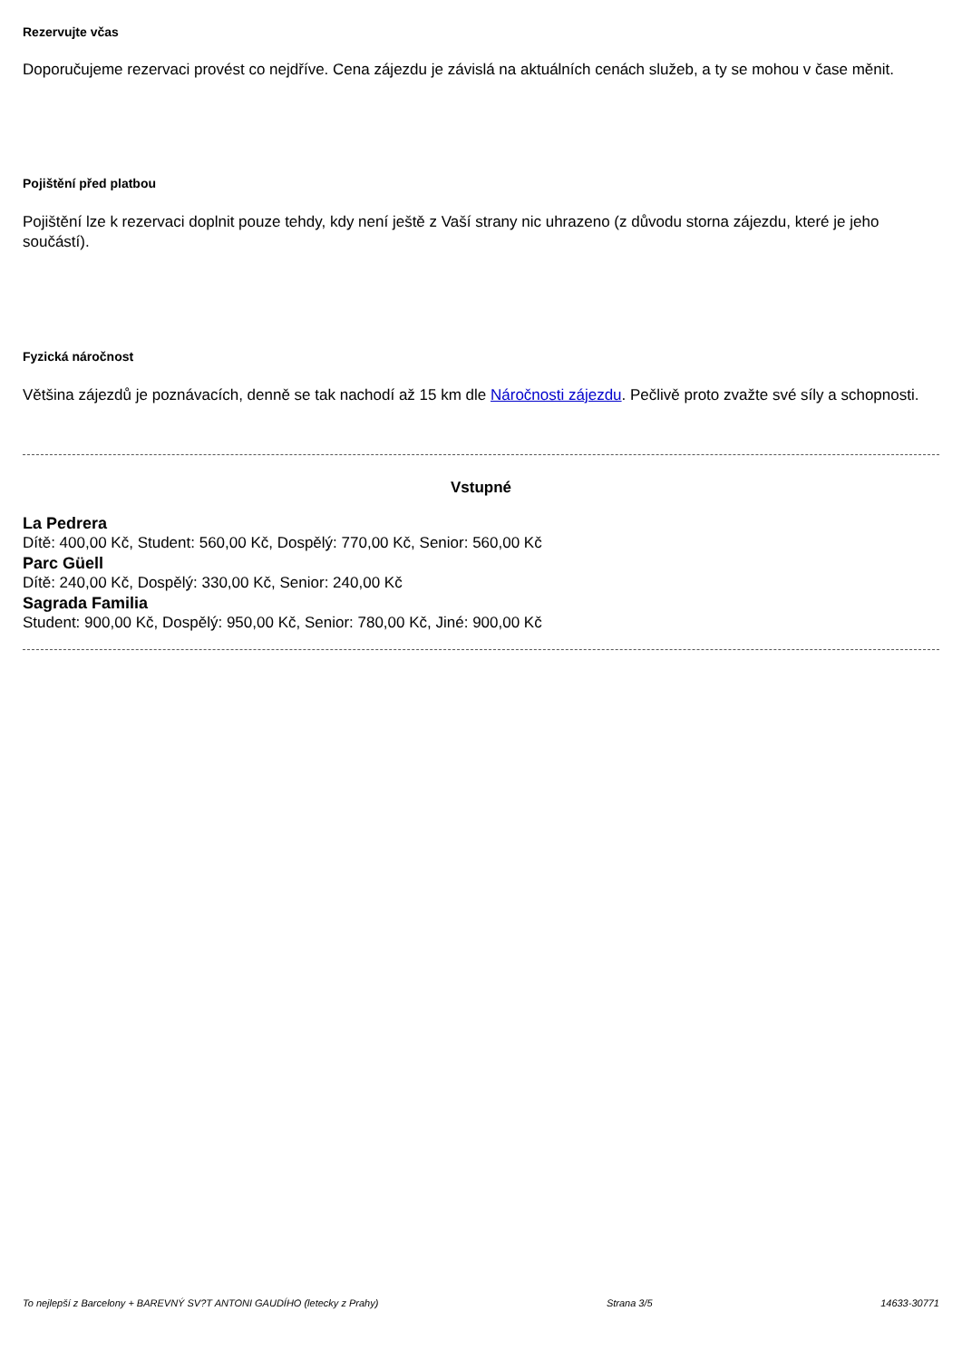Rezervujte včas
Doporučujeme rezervaci provést co nejdříve. Cena zájezdu je závislá na aktuálních cenách služeb, a ty se mohou v čase měnit.
Pojištění před platbou
Pojištění lze k rezervaci doplnit pouze tehdy, kdy není ještě z Vaší strany nic uhrazeno (z důvodu storna zájezdu, které je jeho součástí).
Fyzická náročnost
Většina zájezdů je poznávacích, denně se tak nachodí až 15 km dle Náročnosti zájezdu. Pečlivě proto zvažte své síly a schopnosti.
Vstupné
La Pedrera
Dítě: 400,00 Kč, Student: 560,00 Kč, Dospělý: 770,00 Kč, Senior: 560,00 Kč
Parc Güell
Dítě: 240,00 Kč, Dospělý: 330,00 Kč, Senior: 240,00 Kč
Sagrada Familia
Student: 900,00 Kč, Dospělý: 950,00 Kč, Senior: 780,00 Kč, Jiné: 900,00 Kč
To nejlepší z Barcelony + BAREVNÝ SV?T ANTONI GAUDÍHO (letecky z Prahy) Strana 3/5 14633-30771